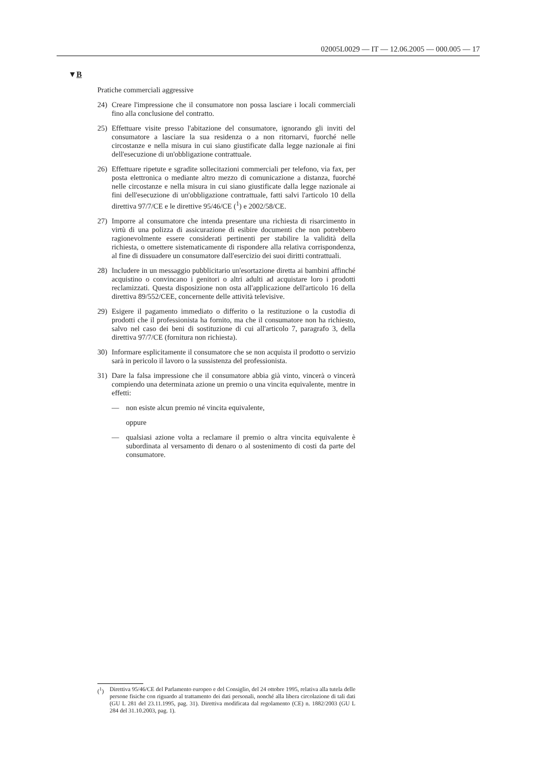02005L0029 — IT — 12.06.2005 — 000.005 — 17
▼B
Pratiche commerciali aggressive
24) Creare l'impressione che il consumatore non possa lasciare i locali commerciali fino alla conclusione del contratto.
25) Effettuare visite presso l'abitazione del consumatore, ignorando gli inviti del consumatore a lasciare la sua residenza o a non ritornarvi, fuorché nelle circostanze e nella misura in cui siano giustificate dalla legge nazionale ai fini dell'esecuzione di un'obbligazione contrattuale.
26) Effettuare ripetute e sgradite sollecitazioni commerciali per telefono, via fax, per posta elettronica o mediante altro mezzo di comunicazione a distanza, fuorché nelle circostanze e nella misura in cui siano giustificate dalla legge nazionale ai fini dell'esecuzione di un'obbligazione contrattuale, fatti salvi l'articolo 10 della direttiva 97/7/CE e le direttive 95/46/CE (<sup>1</sup>) e 2002/58/CE.
27) Imporre al consumatore che intenda presentare una richiesta di risarcimento in virtù di una polizza di assicurazione di esibire documenti che non potrebbero ragionevolmente essere considerati pertinenti per stabilire la validità della richiesta, o omettere sistematicamente di rispondere alla relativa corrispondenza, al fine di dissuadere un consumatore dall'esercizio dei suoi diritti contrattuali.
28) Includere in un messaggio pubblicitario un'esortazione diretta ai bambini affinché acquistino o convincano i genitori o altri adulti ad acquistare loro i prodotti reclamizzati. Questa disposizione non osta all'applicazione dell'articolo 16 della direttiva 89/552/CEE, concernente delle attività televisive.
29) Esigere il pagamento immediato o differito o la restituzione o la custodia di prodotti che il professionista ha fornito, ma che il consumatore non ha richiesto, salvo nel caso dei beni di sostituzione di cui all'articolo 7, paragrafo 3, della direttiva 97/7/CE (fornitura non richiesta).
30) Informare esplicitamente il consumatore che se non acquista il prodotto o servizio sarà in pericolo il lavoro o la sussistenza del professionista.
31) Dare la falsa impressione che il consumatore abbia già vinto, vincerà o vincerà compiendo una determinata azione un premio o una vincita equivalente, mentre in effetti:
— non esiste alcun premio né vincita equivalente,
oppure
— qualsiasi azione volta a reclamare il premio o altra vincita equivalente è subordinata al versamento di denaro o al sostenimento di costi da parte del consumatore.
(<sup>1</sup>) Direttiva 95/46/CE del Parlamento europeo e del Consiglio, del 24 ottobre 1995, relativa alla tutela delle persone fisiche con riguardo al trattamento dei dati personali, nonché alla libera circolazione di tali dati (GU L 281 del 23.11.1995, pag. 31). Direttiva modificata dal regolamento (CE) n. 1882/2003 (GU L 284 del 31.10.2003, pag. 1).